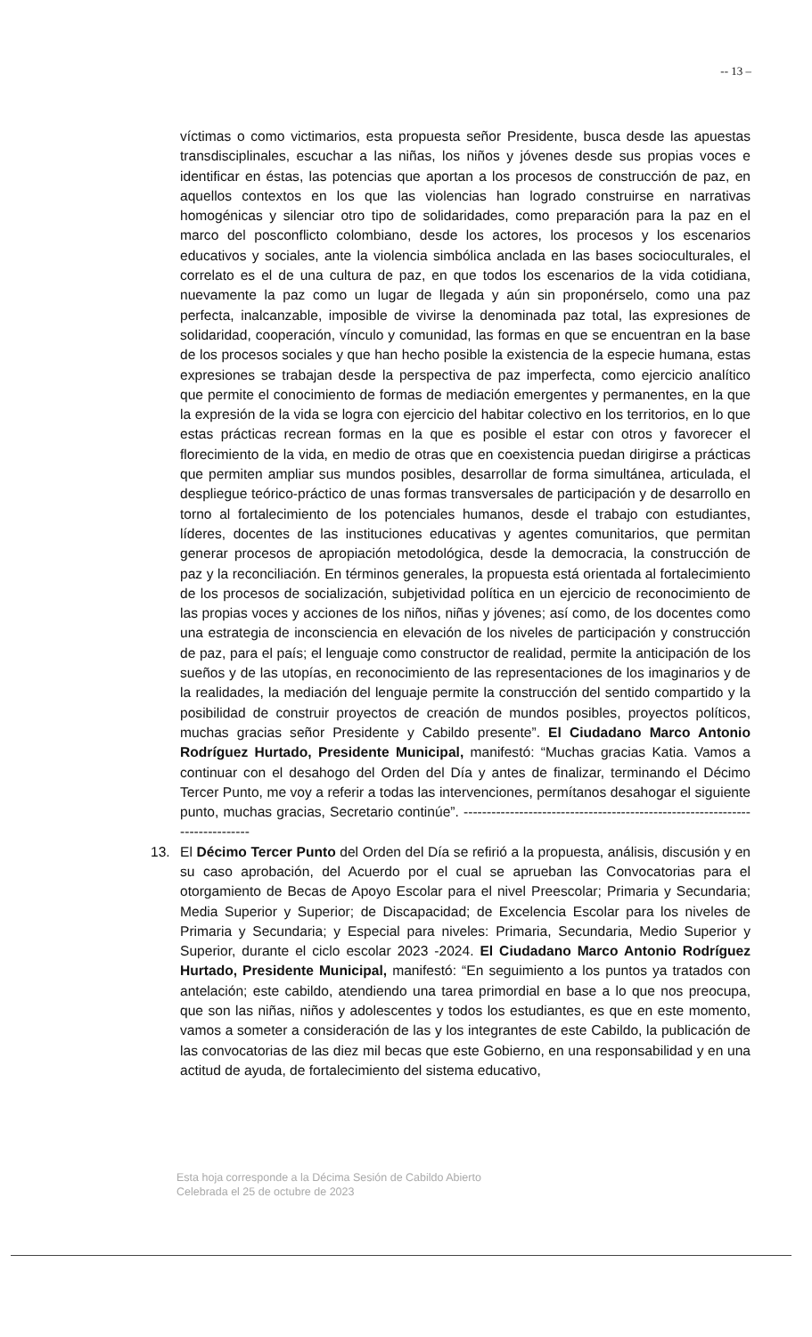-- 13 –
víctimas o como victimarios, esta propuesta señor Presidente, busca desde las apuestas transdisciplinales, escuchar a las niñas, los niños y jóvenes desde sus propias voces e identificar en éstas, las potencias que aportan a los procesos de construcción de paz, en aquellos contextos en los que las violencias han logrado construirse en narrativas homogénicas y silenciar otro tipo de solidaridades, como preparación para la paz en el marco del posconflicto colombiano, desde los actores, los procesos y los escenarios educativos y sociales, ante la violencia simbólica anclada en las bases socioculturales, el correlato es el de una cultura de paz, en que todos los escenarios de la vida cotidiana, nuevamente la paz como un lugar de llegada y aún sin proponérselo, como una paz perfecta, inalcanzable, imposible de vivirse la denominada paz total, las expresiones de solidaridad, cooperación, vínculo y comunidad, las formas en que se encuentran en la base de los procesos sociales y que han hecho posible la existencia de la especie humana, estas expresiones se trabajan desde la perspectiva de paz imperfecta, como ejercicio analítico que permite el conocimiento de formas de mediación emergentes y permanentes, en la que la expresión de la vida se logra con ejercicio del habitar colectivo en los territorios, en lo que estas prácticas recrean formas en la que es posible el estar con otros y favorecer el florecimiento de la vida, en medio de otras que en coexistencia puedan dirigirse a prácticas que permiten ampliar sus mundos posibles, desarrollar de forma simultánea, articulada, el despliegue teórico-práctico de unas formas transversales de participación y de desarrollo en torno al fortalecimiento de los potenciales humanos, desde el trabajo con estudiantes, líderes, docentes de las instituciones educativas y agentes comunitarios, que permitan generar procesos de apropiación metodológica, desde la democracia, la construcción de paz y la reconciliación. En términos generales, la propuesta está orientada al fortalecimiento de los procesos de socialización, subjetividad política en un ejercicio de reconocimiento de las propias voces y acciones de los niños, niñas y jóvenes; así como, de los docentes como una estrategia de inconsciencia en elevación de los niveles de participación y construcción de paz, para el país; el lenguaje como constructor de realidad, permite la anticipación de los sueños y de las utopías, en reconocimiento de las representaciones de los imaginarios y de la realidades, la mediación del lenguaje permite la construcción del sentido compartido y la posibilidad de construir proyectos de creación de mundos posibles, proyectos políticos, muchas gracias señor Presidente y Cabildo presente”. El Ciudadano Marco Antonio Rodríguez Hurtado, Presidente Municipal, manifestó: “Muchas gracias Katia. Vamos a continuar con el desahogo del Orden del Día y antes de finalizar, terminando el Décimo Tercer Punto, me voy a referir a todas las intervenciones, permítanos desahogar el siguiente punto, muchas gracias, Secretario continúe”. -----------------------------------------------------------------------------
13. El Décimo Tercer Punto del Orden del Día se refirió a la propuesta, análisis, discusión y en su caso aprobación, del Acuerdo por el cual se aprueban las Convocatorias para el otorgamiento de Becas de Apoyo Escolar para el nivel Preescolar; Primaria y Secundaria; Media Superior y Superior; de Discapacidad; de Excelencia Escolar para los niveles de Primaria y Secundaria; y Especial para niveles: Primaria, Secundaria, Medio Superior y Superior, durante el ciclo escolar 2023 -2024. El Ciudadano Marco Antonio Rodríguez Hurtado, Presidente Municipal, manifestó: “En seguimiento a los puntos ya tratados con antelación; este cabildo, atendiendo una tarea primordial en base a lo que nos preocupa, que son las niñas, niños y adolescentes y todos los estudiantes, es que en este momento, vamos a someter a consideración de las y los integrantes de este Cabildo, la publicación de las convocatorias de las diez mil becas que este Gobierno, en una responsabilidad y en una actitud de ayuda, de fortalecimiento del sistema educativo,
Esta hoja corresponde a la Décima Sesión de Cabildo Abierto
Celebrada el 25 de octubre de 2023